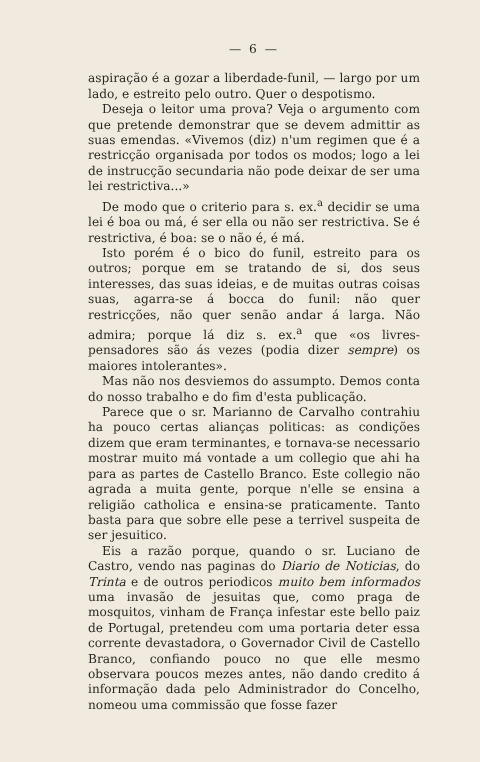— 6 —
aspiração é a gozar a liberdade-funil, — largo por um lado, e estreito pelo outro. Quer o despotismo.
Deseja o leitor uma prova? Veja o argumento com que pretende demonstrar que se devem admittir as suas emendas. «Vivemos (diz) n'um regimen que é a restricção organisada por todos os modos; logo a lei de instrucção secundaria não pode deixar de ser uma lei restrictiva...»
De modo que o criterio para s. ex.<sup>a</sup> decidir se uma lei é boa ou má, é ser ella ou não ser restrictiva. Se é restrictiva, é boa: se o não é, é má.
Isto porém é o bico do funil, estreito para os outros; porque em se tratando de si, dos seus interesses, das suas ideias, e de muitas outras coisas suas, agarra-se á bocca do funil: não quer restricções, não quer senão andar á larga. Não admira; porque lá diz s. ex.<sup>a</sup> que «os livres-pensadores são ás vezes (podia dizer sempre) os maiores intolerantes».
Mas não nos desviemos do assumpto. Demos conta do nosso trabalho e do fim d'esta publicação.
Parece que o sr. Marianno de Carvalho contrahiu ha pouco certas alianças politicas: as condições dizem que eram terminantes, e tornava-se necessario mostrar muito má vontade a um collegio que ahi ha para as partes de Castello Branco. Este collegio não agrada a muita gente, porque n'elle se ensina a religião catholica e ensina-se praticamente. Tanto basta para que sobre elle pese a terrivel suspeita de ser jesuitico.
Eis a razão porque, quando o sr. Luciano de Castro, vendo nas paginas do Diario de Noticias, do Trinta e de outros periodicos muito bem informados uma invasão de jesuitas que, como praga de mosquitos, vinham de França infestar este bello paiz de Portugal, pretendeu com uma portaria deter essa corrente devastadora, o Governador Civil de Castello Branco, confiando pouco no que elle mesmo observara poucos mezes antes, não dando credito á informação dada pelo Administrador do Concelho, nomeou uma commissão que fosse fazer